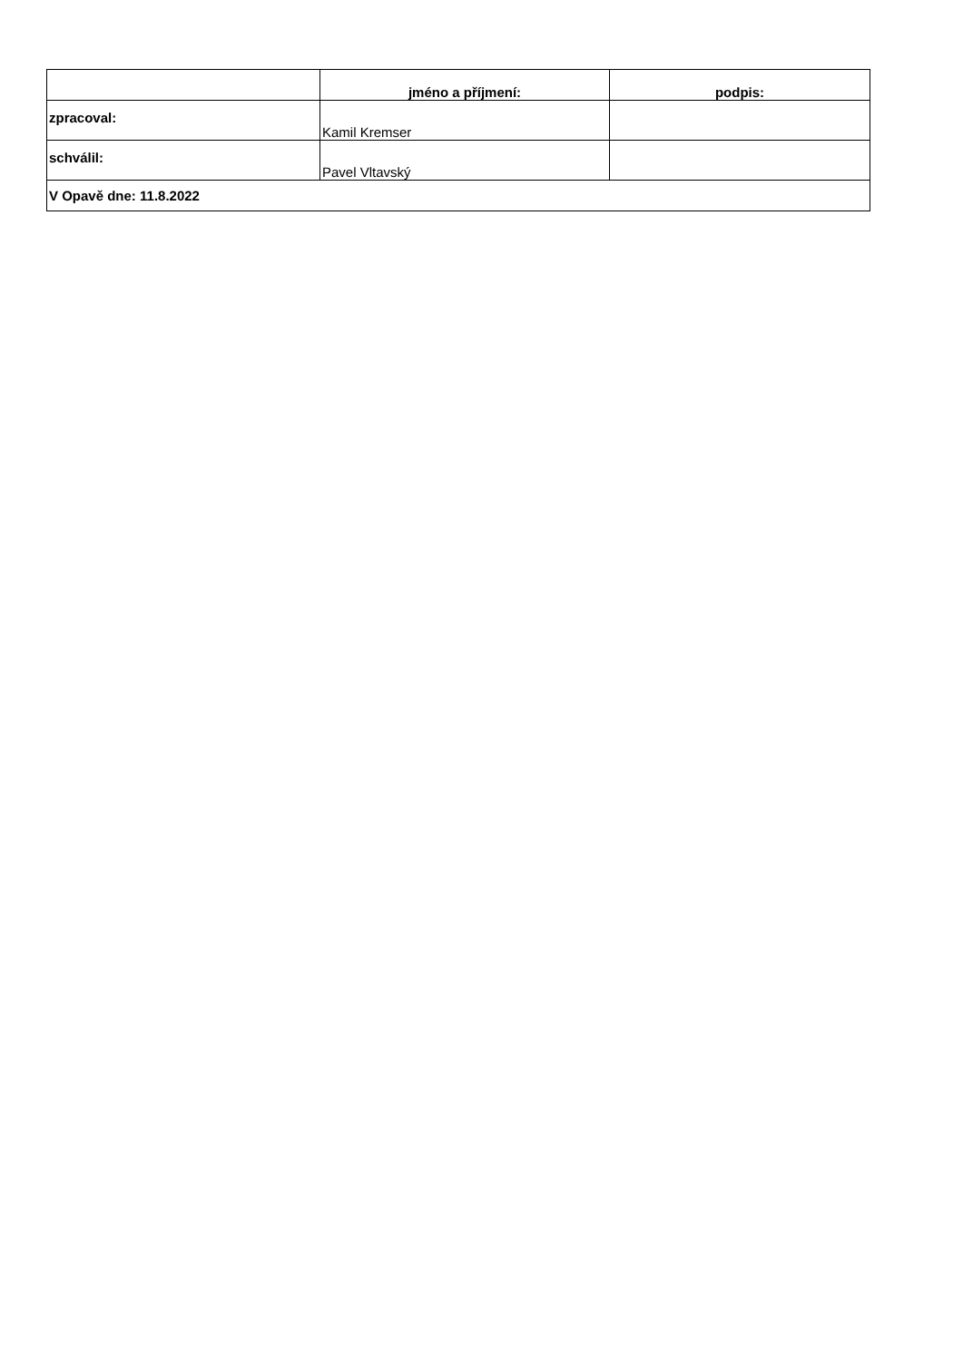| | jméno a příjmení: | podpis: |
| --- | --- | --- |
| zpracoval: | Kamil Kremser | |
| schválil: | Pavel Vltavský | |
| V Opavě dne: 11.8.2022 | | |